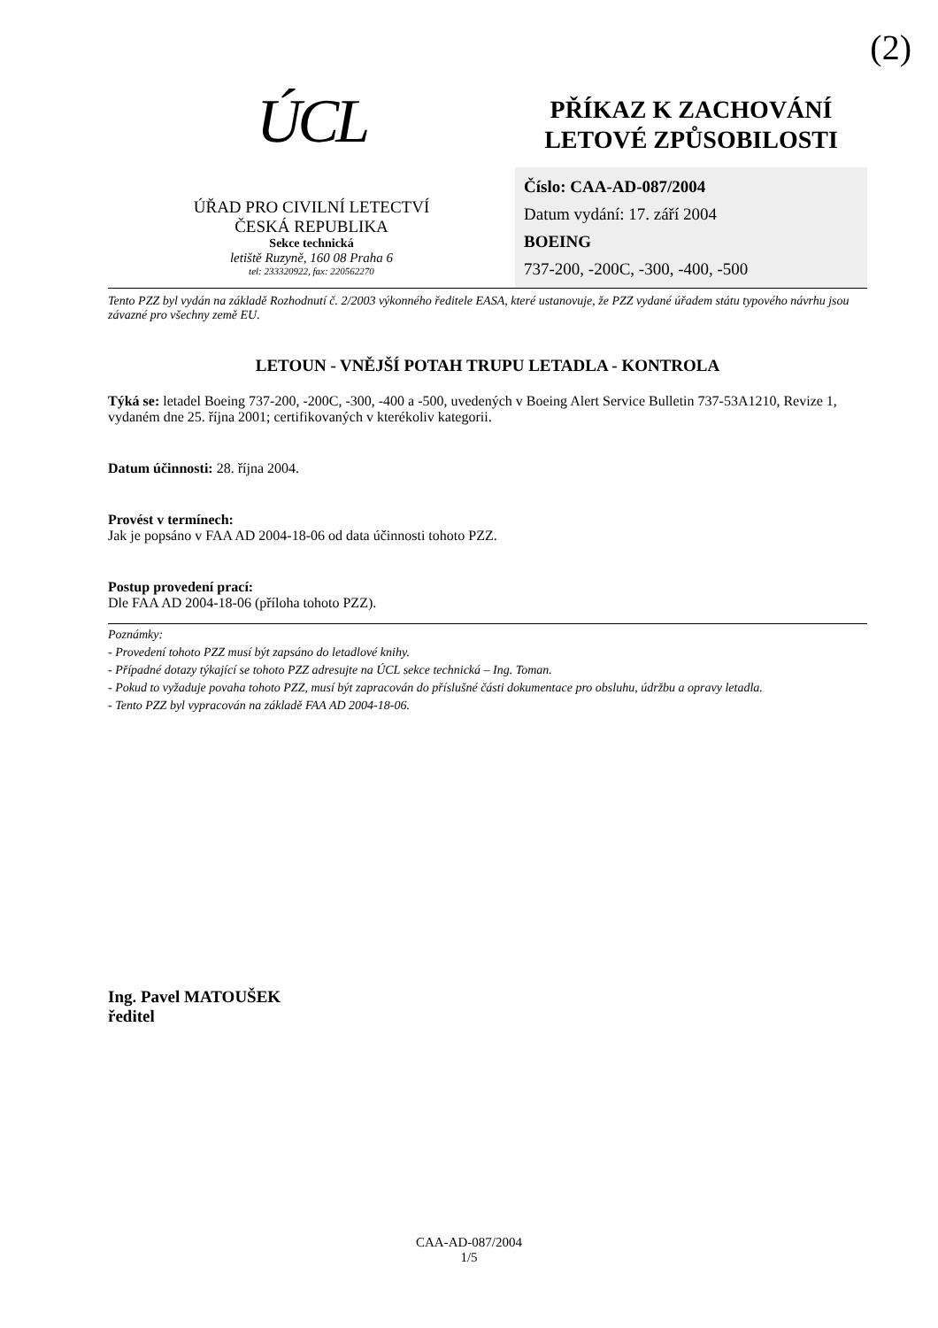(2)
ÚCL
ÚŘAD PRO CIVILNÍ LETECTVÍ
ČESKÁ REPUBLIKA
Sekce technická
letiště Ruzyně, 160 08 Praha 6
tel: 233320922, fax: 220562270
PŘÍKAZ K ZACHOVÁNÍ
LETOVÉ ZPŮSOBILOSTI
Číslo: CAA-AD-087/2004
Datum vydání: 17. září 2004
BOEING
737-200, -200C, -300, -400, -500
Tento PZZ byl vydán na základě Rozhodnutí č. 2/2003 výkonného ředitele EASA, které ustanovuje, že PZZ vydané úřadem státu typového návrhu jsou závazné pro všechny země EU.
LETOUN - VNĚJŠÍ POTAH TRUPU LETADLA - KONTROLA
Týká se: letadel Boeing 737-200, -200C, -300, -400 a -500, uvedených v Boeing Alert Service Bulletin 737-53A1210, Revize 1, vydaném dne 25. října 2001; certifikovaných v kterékoliv kategorii.
Datum účinnosti: 28. října 2004.
Provést v termínech:
Jak je popsáno v FAA AD 2004-18-06 od data účinnosti tohoto PZZ.
Postup provedení prací:
Dle FAA AD 2004-18-06 (příloha tohoto PZZ).
Poznámky:
- Provedení tohoto PZZ musí být zapsáno do letadlové knihy.
- Případné dotazy týkající se tohoto PZZ adresujte na ÚCL sekce technická – Ing. Toman.
- Pokud to vyžaduje povaha tohoto PZZ, musí být zapracován do příslušné části dokumentace pro obsluhu, údržbu a opravy letadla.
- Tento PZZ byl vypracován na základě FAA AD 2004-18-06.
Ing. Pavel MATOUŠEK
ředitel
CAA-AD-087/2004
1/5